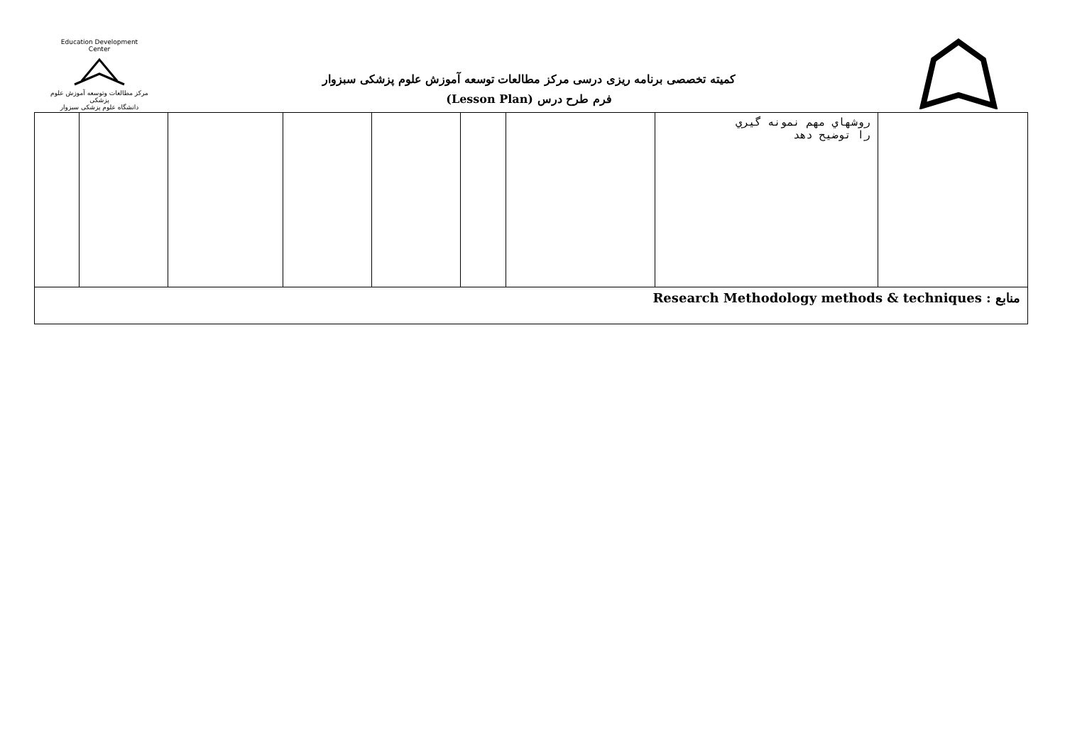Education Development Center
مرکز مطالعات وتوسعه آموزش علوم پزشکی
دانشگاه علوم پزشکی سبزوار
کمیته تخصصی برنامه ریزی درسی مرکز مطالعات توسعه آموزش علوم پزشکی سبزوار
فرم طرح درس (Lesson Plan)
| | روشهاي مهم نمونه گيري را توضيح دهد | | | | | | | |
| منابع Research Methodology methods & techniques : | | | | | | | | |